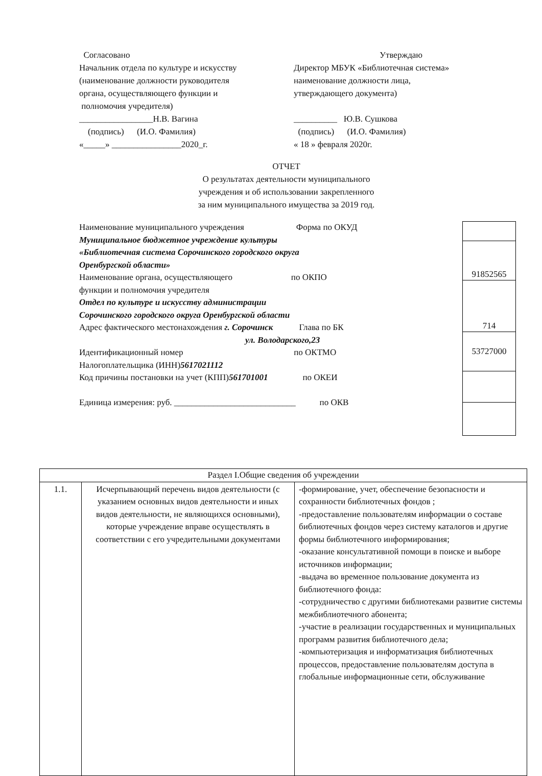Согласовано
Начальник отдела по культуре и искусству
(наименование должности руководителя
органа, осуществляющего функции и
полномочия учредителя)
_________________Н.В. Вагина
(подпись) (И.О. Фамилия)
«_____» ________________2020_г.
Утверждаю
Директор МБУК «Библиотечная система»
наименование должности лица,
утверждающего документа)
__________ Ю.В. Сушкова
(подпись) (И.О. Фамилия)
« 18 » февраля 2020г.
ОТЧЕТ
О результатах деятельности муниципального
учреждения и об использовании закрепленного
за ним муниципального имущества за 2019 год.
Наименование муниципального учреждения Форма по ОКУД
Муниципальное бюджетное учреждение культуры
«Библиотечная система Сорочинского городского округа
Оренбургской области»
Наименование органа, осуществляющего по ОКПО
функции и полномочия учредителя
Отдел по культуре и искусству администрации
Сорочинского городского округа Оренбургской области
Адрес фактического местонахождения г. Сорочинск Глава по БК
ул. Володарского,23
Идентификационный номер по ОКТМО
Налогоплательщика (ИНН)5617021112
Код причины постановки на учет (КПП)561701001 по ОКЕИ
Единица измерения: руб. ____________________________ по ОКВ
| 91852565 |
| 714 |
| 53727000 |
| Раздел I.Общие сведения об учреждении | | |
| 1.1. | Исчерпывающий перечень видов деятельности (с указанием основных видов деятельности и иных видов деятельности, не являющихся основными), которые учреждение вправе осуществлять в соответствии с его учредительными документами | -формирование, учет, обеспечение безопасности и сохранности библиотечных фондов ; -предоставление пользователям информации о составе библиотечных фондов через систему каталогов и другие формы библиотечного информирования; -оказание консультативной помощи в поиске и выборе источников информации; -выдача во временное пользование документа из библиотечного фонда: -сотрудничество с другими библиотеками развитие системы межбиблиотечного абонента; -участие в реализации государственных и муниципальных программ развития библиотечного дела; -компьютеризация и информатизация библиотечных процессов, предоставление пользователям доступа в глобальные информационные сети, обслуживание |